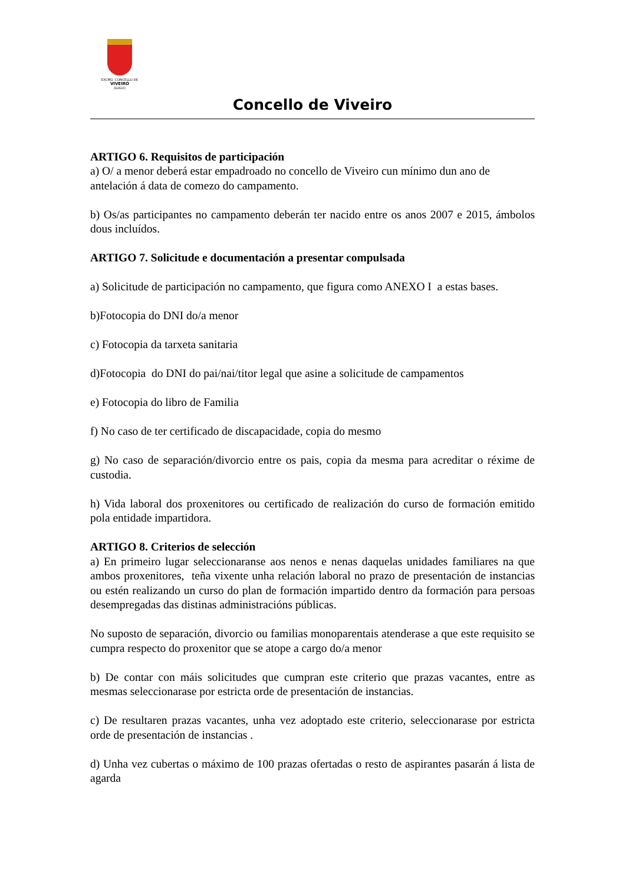EXCMO. CONCELLO DE
VIVEIRO
(LUGO)
Concello de Viveiro
ARTIGO 6. Requisitos de participación
a) O/ a menor deberá estar empadroado no concello de Viveiro cun mínimo dun ano de antelación á data de comezo do campamento.
b) Os/as participantes no campamento deberán ter nacido entre os anos 2007 e 2015, ámbolos dous incluídos.
ARTIGO 7. Solicitude e documentación a presentar compulsada
a) Solicitude de participación no campamento, que figura como ANEXO I a estas bases.
b)Fotocopia do DNI do/a menor
c) Fotocopia da tarxeta sanitaria
d)Fotocopia do DNI do pai/nai/titor legal que asine a solicitude de campamentos
e) Fotocopia do libro de Familia
f) No caso de ter certificado de discapacidade, copia do mesmo
g) No caso de separación/divorcio entre os pais, copia da mesma para acreditar o réxime de custodia.
h) Vida laboral dos proxenitores ou certificado de realización do curso de formación emitido pola entidade impartidora.
ARTIGO 8. Criterios de selección
a) En primeiro lugar seleccionaranse aos nenos e nenas daquelas unidades familiares na que ambos proxenitores, teña vixente unha relación laboral no prazo de presentación de instancias ou estén realizando un curso do plan de formación impartido dentro da formación para persoas desempregadas das distinas administracións públicas.
No suposto de separación, divorcio ou familias monoparentais atenderase a que este requisito se cumpra respecto do proxenitor que se atope a cargo do/a menor
b) De contar con máis solicitudes que cumpran este criterio que prazas vacantes, entre as mesmas seleccionarase por estricta orde de presentación de instancias.
c) De resultaren prazas vacantes, unha vez adoptado este criterio, seleccionarase por estricta orde de presentación de instancias .
d) Unha vez cubertas o máximo de 100 prazas ofertadas o resto de aspirantes pasarán á lista de agarda